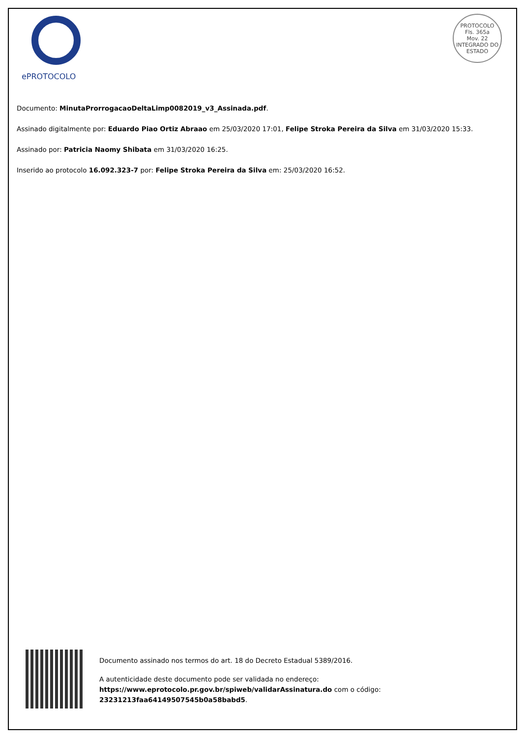ePROTOCOLO
PROTOCOLO
Fls. 365a
Mov. 22
INTEGRADO DO ESTADO
Documento: MinutaProrrogacaoDeltaLimp0082019_v3_Assinada.pdf.
Assinado digitalmente por: Eduardo Piao Ortiz Abraao em 25/03/2020 17:01, Felipe Stroka Pereira da Silva em 31/03/2020 15:33.
Assinado por: Patricia Naomy Shibata em 31/03/2020 16:25.
Inserido ao protocolo 16.092.323-7 por: Felipe Stroka Pereira da Silva em: 25/03/2020 16:52.
Documento assinado nos termos do art. 18 do Decreto Estadual 5389/2016.
A autenticidade deste documento pode ser validada no endereço:
https://www.eprotocolo.pr.gov.br/spiweb/validarAssinatura.do com o código:
23231213faa64149507545b0a58babd5.